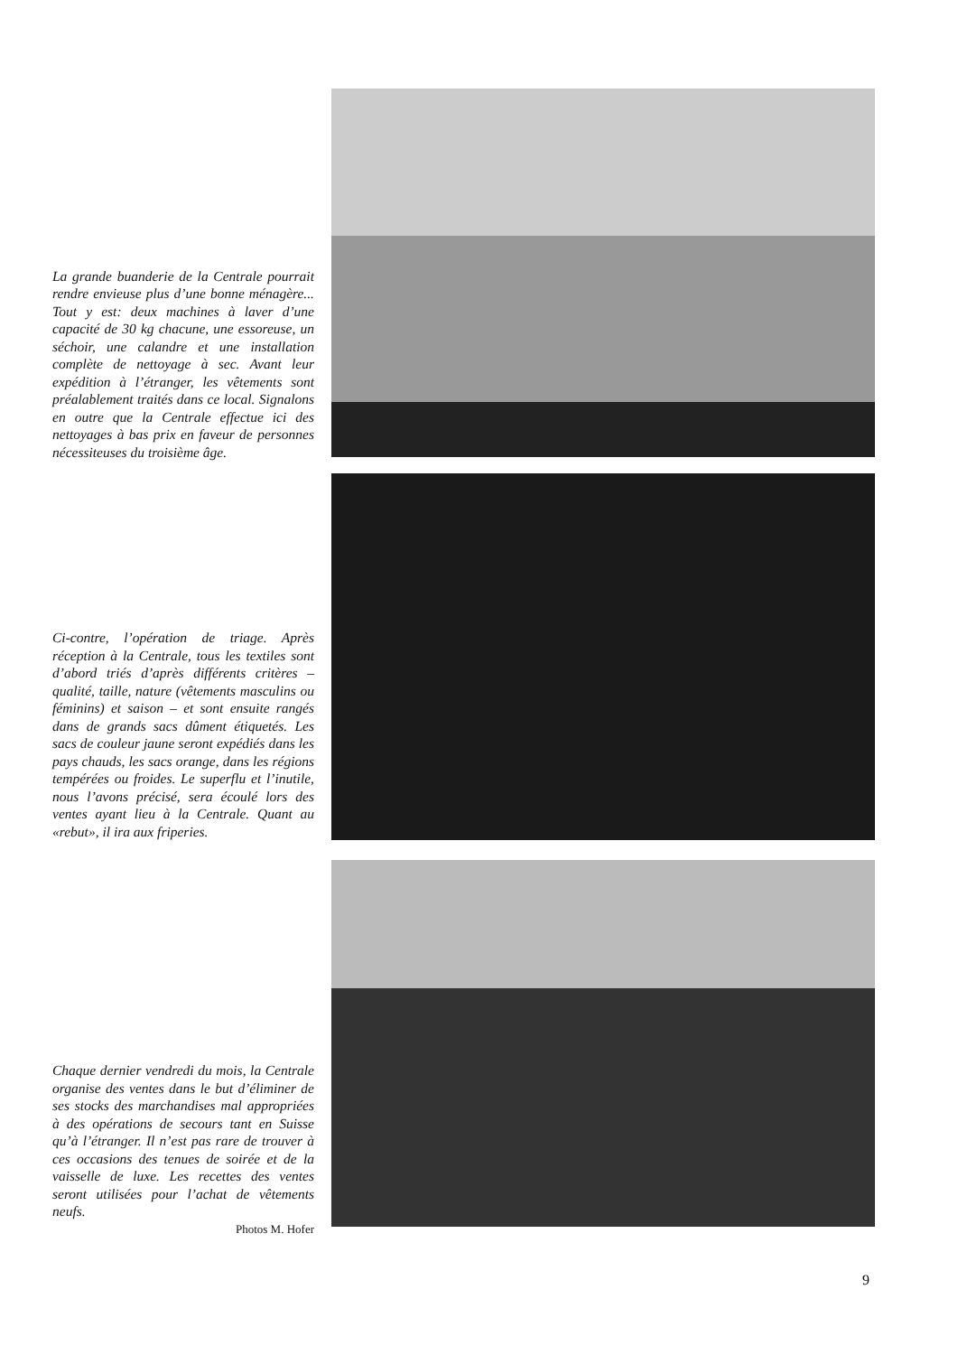La grande buanderie de la Centrale pourrait rendre envieuse plus d’une bonne ménagère... Tout y est: deux machines à laver d’une capacité de 30 kg chacune, une essoreuse, un séchoir, une calandre et une installation complète de nettoyage à sec. Avant leur expédition à l’étranger, les vêtements sont préalablement traités dans ce local. Signalons en outre que la Centrale effectue ici des nettoyages à bas prix en faveur de personnes nécessiteuses du troisième âge.
Ci-contre, l’opération de triage. Après réception à la Centrale, tous les textiles sont d’abord triés d’après différents critères – qualité, taille, nature (vêtements masculins ou féminins) et saison – et sont ensuite rangés dans de grands sacs dûment étiquetés. Les sacs de couleur jaune seront expédiés dans les pays chauds, les sacs orange, dans les régions tempérées ou froides. Le superflu et l’inutile, nous l’avons précisé, sera écoulé lors des ventes ayant lieu à la Centrale. Quant au «rebut», il ira aux friperies.
Chaque dernier vendredi du mois, la Centrale organise des ventes dans le but d’éliminer de ses stocks des marchandises mal appropriées à des opérations de secours tant en Suisse qu’à l’étranger. Il n’est pas rare de trouver à ces occasions des tenues de soirée et de la vaisselle de luxe. Les recettes des ventes seront utilisées pour l’achat de vêtements neufs.
Photos M. Hofer
9